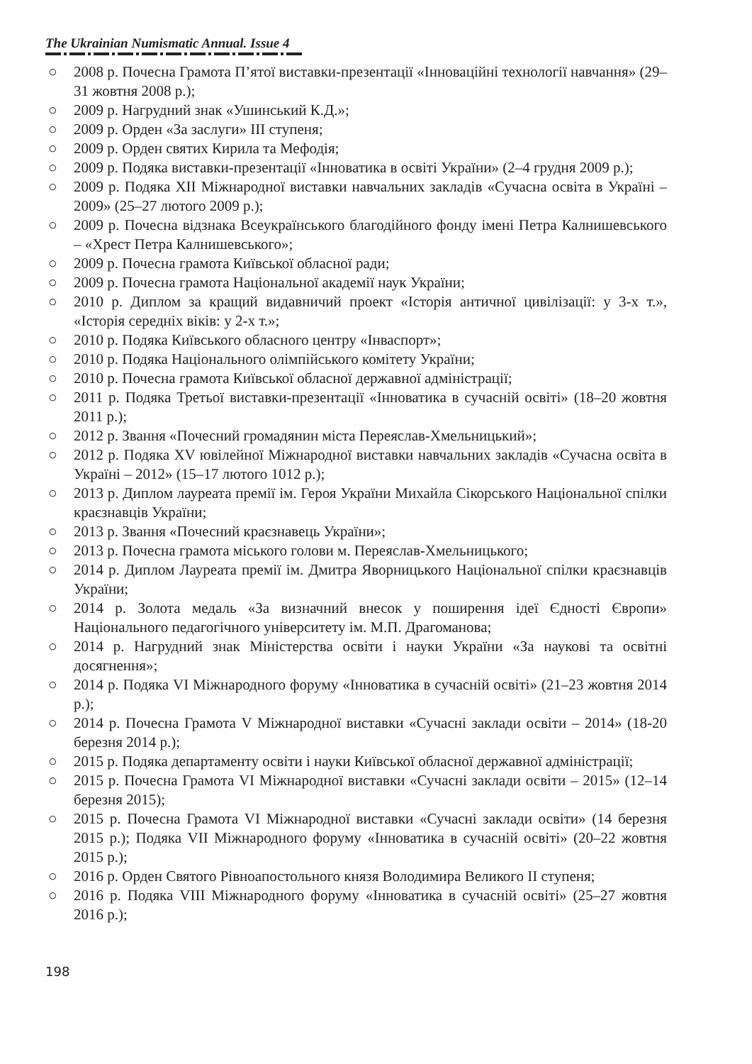The Ukrainian Numismatic Annual. Issue 4
○ 2008 р. Почесна Грамота П’ятої виставки-презентації «Інноваційні технології навчання» (29–31 жовтня 2008 р.);
○ 2009 р. Нагрудний знак «Ушинський К.Д.»;
○ 2009 р. Орден «За заслуги» III ступеня;
○ 2009 р. Орден святих Кирила та Мефодія;
○ 2009 р. Подяка виставки-презентації «Інноватика в освіті України» (2–4 грудня 2009 р.);
○ 2009 р. Подяка XII Міжнародної виставки навчальних закладів «Сучасна освіта в Україні – 2009» (25–27 лютого 2009 р.);
○ 2009 р. Почесна відзнака Всеукраїнського благодійного фонду імені Петра Калнишевського – «Хрест Петра Калнишевського»;
○ 2009 р. Почесна грамота Київської обласної ради;
○ 2009 р. Почесна грамота Національної академії наук України;
○ 2010 р. Диплом за кращий видавничий проект «Історія античної цивілізації: у 3-х т.», «Історія середніх віків: у 2-х т.»;
○ 2010 р. Подяка Київського обласного центру «Інваспорт»;
○ 2010 р. Подяка Національного олімпійського комітету України;
○ 2010 р. Почесна грамота Київської обласної державної адміністрації;
○ 2011 р. Подяка Третьої виставки-презентації «Інноватика в сучасній освіті» (18–20 жовтня 2011 р.);
○ 2012 р. Звання «Почесний громадянин міста Переяслав-Хмельницький»;
○ 2012 р. Подяка XV ювілейної Міжнародної виставки навчальних закладів «Сучасна освіта в Україні – 2012» (15–17 лютого 1012 р.);
○ 2013 р. Диплом лауреата премії ім. Героя України Михайла Сікорського Національної спілки краєзнавців України;
○ 2013 р. Звання «Почесний краєзнавець України»;
○ 2013 р. Почесна грамота міського голови м. Переяслав-Хмельницького;
○ 2014 р. Диплом Лауреата премії ім. Дмитра Яворницького Національної спілки краєзнавців України;
○ 2014 р. Золота медаль «За визначний внесок у поширення ідеї Єдності Європи» Національного педагогічного університету ім. М.П. Драгоманова;
○ 2014 р. Нагрудний знак Міністерства освіти і науки України «За наукові та освітні досягнення»;
○ 2014 р. Подяка VI Міжнародного форуму «Інноватика в сучасній освіті» (21–23 жовтня 2014 р.);
○ 2014 р. Почесна Грамота V Міжнародної виставки «Сучасні заклади освіти – 2014» (18-20 березня 2014 р.);
○ 2015 р. Подяка департаменту освіти і науки Київської обласної державної адміністрації;
○ 2015 р. Почесна Грамота VI Міжнародної виставки «Сучасні заклади освіти – 2015» (12–14 березня 2015);
○ 2015 р. Почесна Грамота VI Міжнародної виставки «Сучасні заклади освіти» (14 березня 2015 р.); Подяка VII Міжнародного форуму «Інноватика в сучасній освіті» (20–22 жовтня 2015 р.);
○ 2016 р. Орден Святого Рівноапостольного князя Володимира Великого II ступеня;
○ 2016 р. Подяка VIII Міжнародного форуму «Інноватика в сучасній освіті» (25–27 жовтня 2016 р.);
198